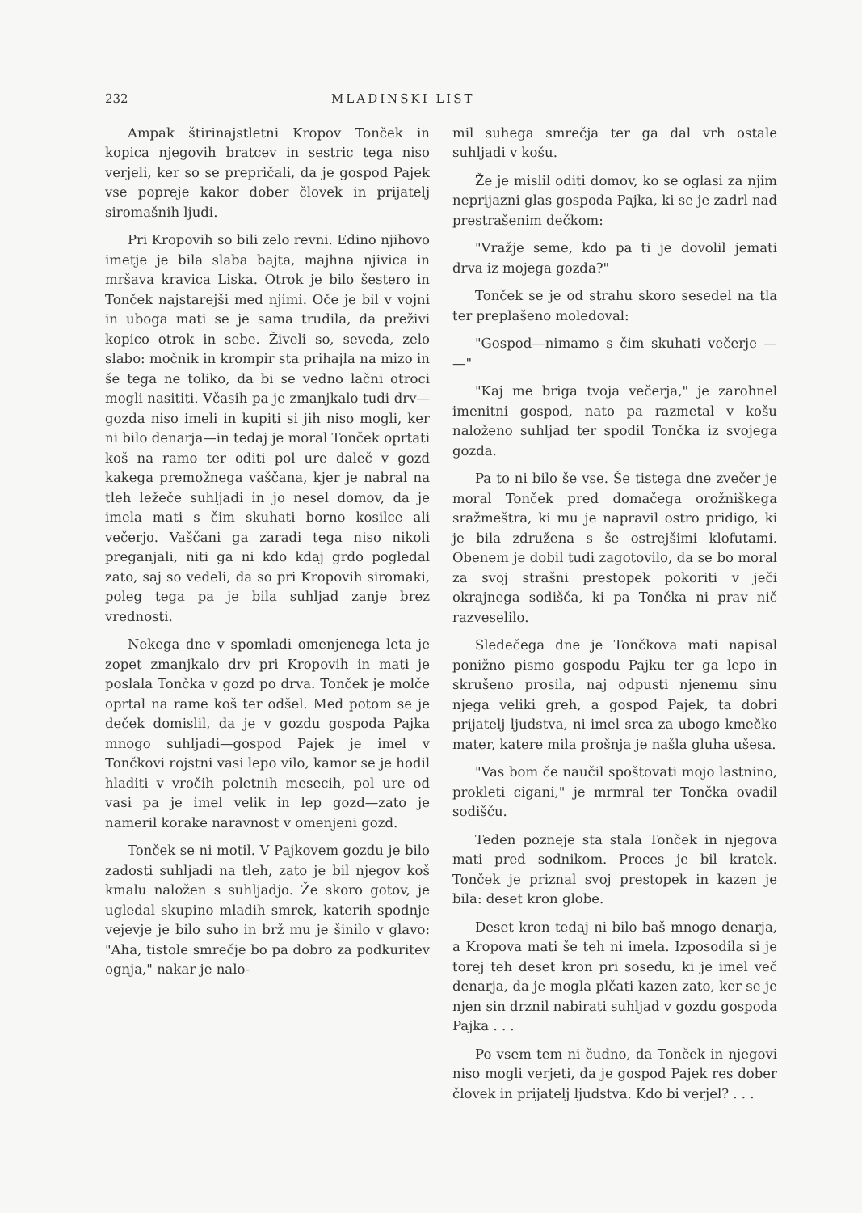232 MLADINSKI LIST
Ampak štirinajstletni Kropov Tonček in kopica njegovih bratcev in sestric tega niso verjeli, ker so se prepričali, da je gospod Pajek vse popreje kakor dober človek in prijatelj siromašnih ljudi.
Pri Kropovih so bili zelo revni. Edino njihovo imetje je bila slaba bajta, majhna njivica in mršava kravica Liska. Otrok je bilo šestero in Tonček najstarejši med njimi. Oče je bil v vojni in uboga mati se je sama trudila, da preživi kopico otrok in sebe. Živeli so, seveda, zelo slabo: močnik in krompir sta prihajla na mizo in še tega ne toliko, da bi se vedno lačni otroci mogli nasititi. Včasih pa je zmanjkalo tudi drv—gozda niso imeli in kupiti si jih niso mogli, ker ni bilo denarja—in tedaj je moral Tonček oprtati koš na ramo ter oditi pol ure daleč v gozd kakega premožnega vaščana, kjer je nabral na tleh ležeče suhljadi in jo nesel domov, da je imela mati s čim skuhati borno kosilce ali večerjo. Vaščani ga zaradi tega niso nikoli preganjali, niti ga ni kdo kdaj grdo pogledal zato, saj so vedeli, da so pri Kropovih siromaki, poleg tega pa je bila suhljad zanje brez vrednosti.
Nekega dne v spomladi omenjenega leta je zopet zmanjkalo drv pri Kropovih in mati je poslala Tončka v gozd po drva. Tonček je molče oprtal na rame koš ter odšel. Med potom se je deček domislil, da je v gozdu gospoda Pajka mnogo suhljadi—gospod Pajek je imel v Tončkovi rojstni vasi lepo vilo, kamor se je hodil hladiti v vročih poletnih mesecih, pol ure od vasi pa je imel velik in lep gozd—zato je nameril korake naravnost v omenjeni gozd.
Tonček se ni motil. V Pajkovem gozdu je bilo zadosti suhljadi na tleh, zato je bil njegov koš kmalu naložen s suhljadjo. Že skoro gotov, je ugledal skupino mladih smrek, katerih spodnje vejevje je bilo suho in brž mu je šinilo v glavo: "Aha, tistole smrečje bo pa dobro za podkuritev ognja," nakar je nalo-
mil suhega smrečja ter ga dal vrh ostale suhljadi v košu.
Že je mislil oditi domov, ko se oglasi za njim neprijazni glas gospoda Pajka, ki se je zadrl nad prestrašenim dečkom:
"Vražje seme, kdo pa ti je dovolil jemati drva iz mojega gozda?"
Tonček se je od strahu skoro sesedel na tla ter preplašeno moledoval:
"Gospod—nimamo s čim skuhati večerje — —"
"Kaj me briga tvoja večerja," je zarohnel imenitni gospod, nato pa razmetal v košu naloženo suhljad ter spodil Tončka iz svojega gozda.
Pa to ni bilo še vse. Še tistega dne zvečer je moral Tonček pred domačega orožniškega sražmeštra, ki mu je napravil ostro pridigo, ki je bila združena s še ostrejšimi klofutami. Obenem je dobil tudi zagotovilo, da se bo moral za svoj strašni prestopek pokoriti v ječi okrajnega sodišča, ki pa Tončka ni prav nič razveselilo.
Sledečega dne je Tončkova mati napisal ponižno pismo gospodu Pajku ter ga lepo in skrušeno prosila, naj odpusti njenemu sinu njega veliki greh, a gospod Pajek, ta dobri prijatelj ljudstva, ni imel srca za ubogo kmečko mater, katere mila prošnja je našla gluha ušesa.
"Vas bom če naučil spoštovati mojo lastnino, prokleti cigani," je mrmral ter Tončka ovadil sodišču.
Teden pozneje sta stala Tonček in njegova mati pred sodnikom. Proces je bil kratek. Tonček je priznal svoj prestopek in kazen je bila: deset kron globe.
Deset kron tedaj ni bilo baš mnogo denarja, a Kropova mati še teh ni imela. Izposodila si je torej teh deset kron pri sosedu, ki je imel več denarja, da je mogla plčati kazen zato, ker se je njen sin drznil nabirati suhljad v gozdu gospoda Pajka . . .
Po vsem tem ni čudno, da Tonček in njegovi niso mogli verjeti, da je gospod Pajek res dober človek in prijatelj ljudstva. Kdo bi verjel? . . .